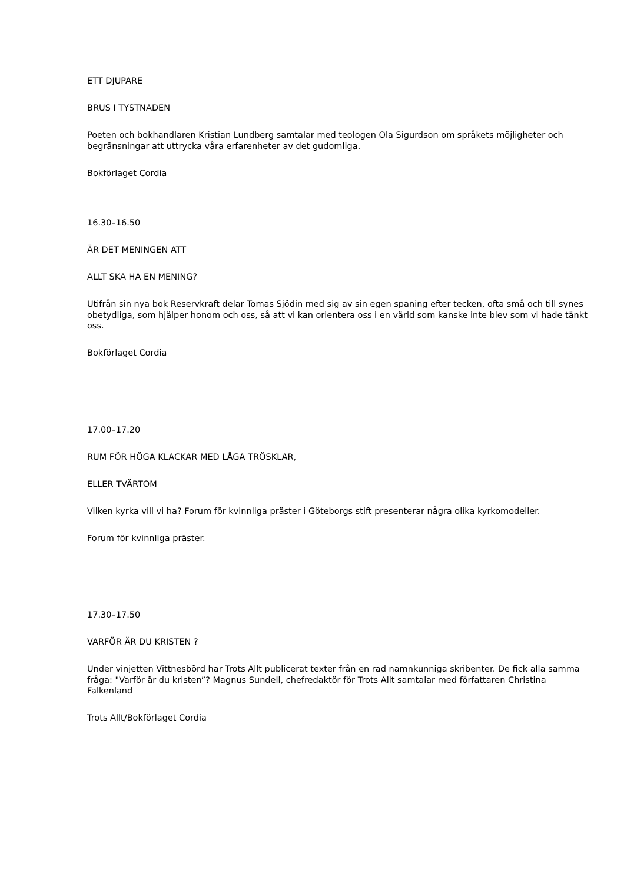ETT DJUPARE
BRUS I TYSTNADEN
Poeten och bokhandlaren Kristian Lundberg samtalar med teologen Ola Sigurdson om språkets möjligheter och begränsningar att uttrycka våra erfarenheter av det gudomliga.
Bokförlaget Cordia
16.30–16.50
ÄR DET MENINGEN ATT
ALLT SKA HA EN MENING?
Utifrån sin nya bok Reservkraft delar Tomas Sjödin med sig av sin egen spaning efter tecken, ofta små och till synes obetydliga, som hjälper honom och oss, så att vi kan orientera oss i en värld som kanske inte blev som vi hade tänkt oss.
Bokförlaget Cordia
17.00–17.20
RUM FÖR HÖGA KLACKAR MED LÅGA TRÖSKLAR,
ELLER TVÄRTOM
Vilken kyrka vill vi ha? Forum för kvinnliga präster i Göteborgs stift presenterar några olika kyrkomodeller.
Forum för kvinnliga präster.
17.30–17.50
VARFÖR ÄR DU KRISTEN ?
Under vinjetten Vittnesbörd har Trots Allt publicerat texter från en rad namnkunniga skribenter. De fick alla samma fråga: "Varför är du kristen”? Magnus Sundell, chefredaktör för Trots Allt samtalar med författaren Christina Falkenland
Trots Allt/Bokförlaget Cordia